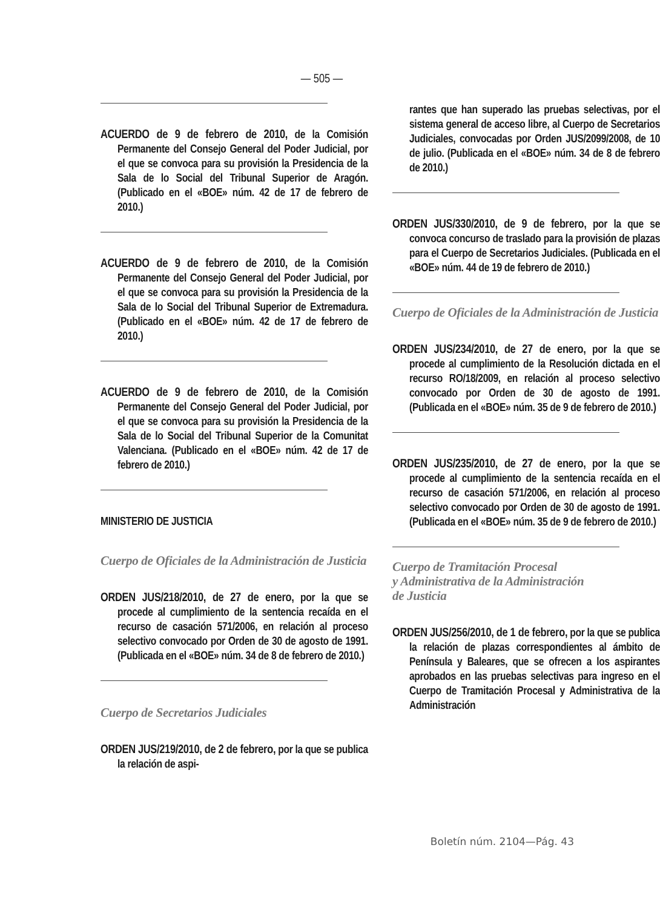— 505 —
ACUERDO de 9 de febrero de 2010, de la Comisión Permanente del Consejo General del Poder Judicial, por el que se convoca para su provisión la Presidencia de la Sala de lo Social del Tribunal Superior de Aragón. (Publicado en el «BOE» núm. 42 de 17 de febrero de 2010.)
ACUERDO de 9 de febrero de 2010, de la Comisión Permanente del Consejo General del Poder Judicial, por el que se convoca para su provisión la Presidencia de la Sala de lo Social del Tribunal Superior de Extremadura. (Publicado en el «BOE» núm. 42 de 17 de febrero de 2010.)
ACUERDO de 9 de febrero de 2010, de la Comisión Permanente del Consejo General del Poder Judicial, por el que se convoca para su provisión la Presidencia de la Sala de lo Social del Tribunal Superior de la Comunitat Valenciana. (Publicado en el «BOE» núm. 42 de 17 de febrero de 2010.)
MINISTERIO DE JUSTICIA
Cuerpo de Oficiales de la Administración de Justicia
ORDEN JUS/218/2010, de 27 de enero, por la que se procede al cumplimiento de la sentencia recaída en el recurso de casación 571/2006, en relación al proceso selectivo convocado por Orden de 30 de agosto de 1991. (Publicada en el «BOE» núm. 34 de 8 de febrero de 2010.)
Cuerpo de Secretarios Judiciales
ORDEN JUS/219/2010, de 2 de febrero, por la que se publica la relación de aspi-
rantes que han superado las pruebas selectivas, por el sistema general de acceso libre, al Cuerpo de Secretarios Judiciales, convocadas por Orden JUS/2099/2008, de 10 de julio. (Publicada en el «BOE» núm. 34 de 8 de febrero de 2010.)
ORDEN JUS/330/2010, de 9 de febrero, por la que se convoca concurso de traslado para la provisión de plazas para el Cuerpo de Secretarios Judiciales. (Publicada en el «BOE» núm. 44 de 19 de febrero de 2010.)
Cuerpo de Oficiales de la Administración de Justicia
ORDEN JUS/234/2010, de 27 de enero, por la que se procede al cumplimiento de la Resolución dictada en el recurso RO/18/2009, en relación al proceso selectivo convocado por Orden de 30 de agosto de 1991. (Publicada en el «BOE» núm. 35 de 9 de febrero de 2010.)
ORDEN JUS/235/2010, de 27 de enero, por la que se procede al cumplimiento de la sentencia recaída en el recurso de casación 571/2006, en relación al proceso selectivo convocado por Orden de 30 de agosto de 1991. (Publicada en el «BOE» núm. 35 de 9 de febrero de 2010.)
Cuerpo de Tramitación Procesal
y Administrativa de la Administración
de Justicia
ORDEN JUS/256/2010, de 1 de febrero, por la que se publica la relación de plazas correspondientes al ámbito de Península y Baleares, que se ofrecen a los aspirantes aprobados en las pruebas selectivas para ingreso en el Cuerpo de Tramitación Procesal y Administrativa de la Administración
Boletín núm. 2104—Pág. 43